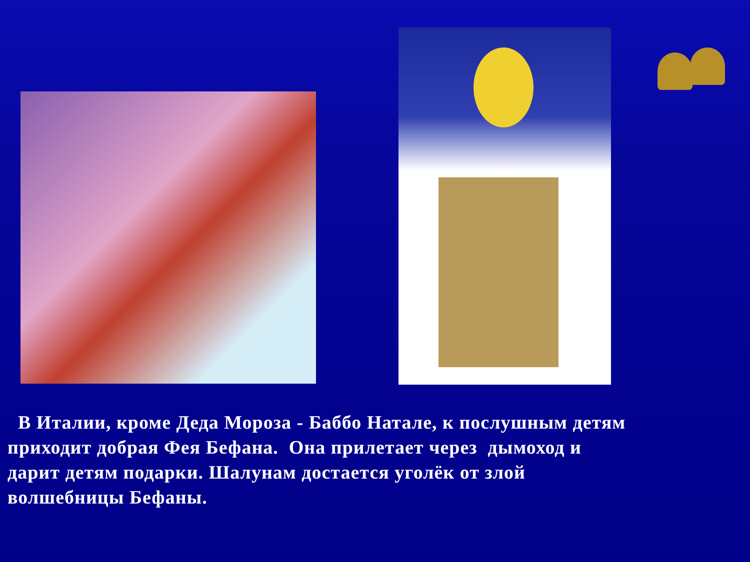В Италии, кроме Деда Мороза - Баббо Натале, к послушным детям
приходит добрая Фея Бефана. Она прилетает через дымоход и
дарит детям подарки. Шалунам достается уголёк от злой
волшебницы Бефаны.